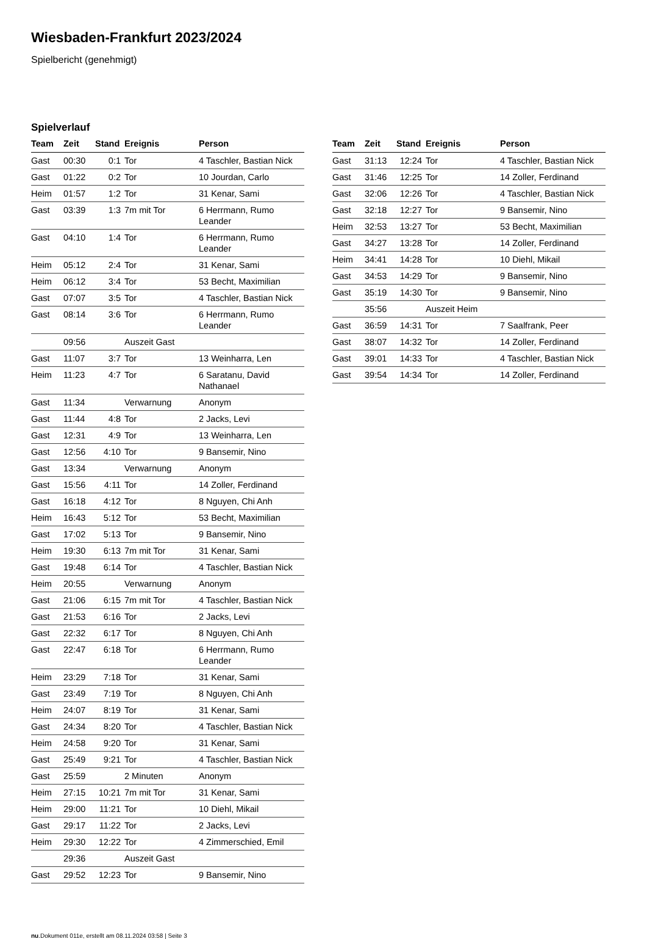Wiesbaden-Frankfurt 2023/2024
Spielbericht (genehmigt)
Spielverlauf
| Team | Zeit | Stand | Ereignis | Person |
| --- | --- | --- | --- | --- |
| Gast | 00:30 | 0:1 | Tor | 4 Taschler, Bastian Nick |
| Gast | 01:22 | 0:2 | Tor | 10 Jourdan, Carlo |
| Heim | 01:57 | 1:2 | Tor | 31 Kenar, Sami |
| Gast | 03:39 | 1:3 | 7m mit Tor | 6 Herrmann, Rumo Leander |
| Gast | 04:10 | 1:4 | Tor | 6 Herrmann, Rumo Leander |
| Heim | 05:12 | 2:4 | Tor | 31 Kenar, Sami |
| Heim | 06:12 | 3:4 | Tor | 53 Becht, Maximilian |
| Gast | 07:07 | 3:5 | Tor | 4 Taschler, Bastian Nick |
| Gast | 08:14 | 3:6 | Tor | 6 Herrmann, Rumo Leander |
| | 09:56 | | Auszeit Gast | |
| Gast | 11:07 | 3:7 | Tor | 13 Weinharra, Len |
| Heim | 11:23 | 4:7 | Tor | 6 Saratanu, David Nathanael |
| Gast | 11:34 | | Verwarnung | Anonym |
| Gast | 11:44 | 4:8 | Tor | 2 Jacks, Levi |
| Gast | 12:31 | 4:9 | Tor | 13 Weinharra, Len |
| Gast | 12:56 | 4:10 | Tor | 9 Bansemir, Nino |
| Gast | 13:34 | | Verwarnung | Anonym |
| Gast | 15:56 | 4:11 | Tor | 14 Zoller, Ferdinand |
| Gast | 16:18 | 4:12 | Tor | 8 Nguyen, Chi Anh |
| Heim | 16:43 | 5:12 | Tor | 53 Becht, Maximilian |
| Gast | 17:02 | 5:13 | Tor | 9 Bansemir, Nino |
| Heim | 19:30 | 6:13 | 7m mit Tor | 31 Kenar, Sami |
| Gast | 19:48 | 6:14 | Tor | 4 Taschler, Bastian Nick |
| Heim | 20:55 | | Verwarnung | Anonym |
| Gast | 21:06 | 6:15 | 7m mit Tor | 4 Taschler, Bastian Nick |
| Gast | 21:53 | 6:16 | Tor | 2 Jacks, Levi |
| Gast | 22:32 | 6:17 | Tor | 8 Nguyen, Chi Anh |
| Gast | 22:47 | 6:18 | Tor | 6 Herrmann, Rumo Leander |
| Heim | 23:29 | 7:18 | Tor | 31 Kenar, Sami |
| Gast | 23:49 | 7:19 | Tor | 8 Nguyen, Chi Anh |
| Heim | 24:07 | 8:19 | Tor | 31 Kenar, Sami |
| Gast | 24:34 | 8:20 | Tor | 4 Taschler, Bastian Nick |
| Heim | 24:58 | 9:20 | Tor | 31 Kenar, Sami |
| Gast | 25:49 | 9:21 | Tor | 4 Taschler, Bastian Nick |
| Gast | 25:59 | | 2 Minuten | Anonym |
| Heim | 27:15 | 10:21 | 7m mit Tor | 31 Kenar, Sami |
| Heim | 29:00 | 11:21 | Tor | 10 Diehl, Mikail |
| Gast | 29:17 | 11:22 | Tor | 2 Jacks, Levi |
| Heim | 29:30 | 12:22 | Tor | 4 Zimmerschied, Emil |
| | 29:36 | | Auszeit Gast | |
| Gast | 29:52 | 12:23 | Tor | 9 Bansemir, Nino |
| Team | Zeit | Stand | Ereignis | Person |
| --- | --- | --- | --- | --- |
| Gast | 31:13 | 12:24 | Tor | 4 Taschler, Bastian Nick |
| Gast | 31:46 | 12:25 | Tor | 14 Zoller, Ferdinand |
| Gast | 32:06 | 12:26 | Tor | 4 Taschler, Bastian Nick |
| Gast | 32:18 | 12:27 | Tor | 9 Bansemir, Nino |
| Heim | 32:53 | 13:27 | Tor | 53 Becht, Maximilian |
| Gast | 34:27 | 13:28 | Tor | 14 Zoller, Ferdinand |
| Heim | 34:41 | 14:28 | Tor | 10 Diehl, Mikail |
| Gast | 34:53 | 14:29 | Tor | 9 Bansemir, Nino |
| Gast | 35:19 | 14:30 | Tor | 9 Bansemir, Nino |
| | 35:56 | | Auszeit Heim | |
| Gast | 36:59 | 14:31 | Tor | 7 Saalfrank, Peer |
| Gast | 38:07 | 14:32 | Tor | 14 Zoller, Ferdinand |
| Gast | 39:01 | 14:33 | Tor | 4 Taschler, Bastian Nick |
| Gast | 39:54 | 14:34 | Tor | 14 Zoller, Ferdinand |
nu.Dokument 011e, erstellt am 08.11.2024 03:58 | Seite 3